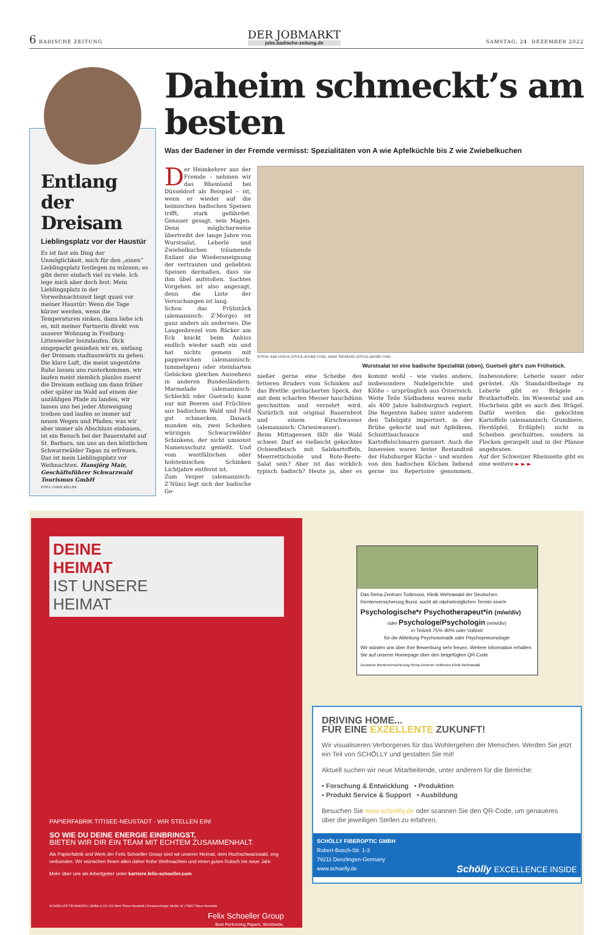6 BADISCHE ZEITUNG DER JOBMARKT
jobs.badische-zeitung.de SAMSTAG, 24. DEZEMBER 2022
Entlang der Dreisam
Lieblingsplatz vor der Haustür
Es ist fast ein Ding der Unmöglichkeit, mich für den „einen“ Lieblingsplatz festlegen zu müssen; es gibt derer einfach viel zu viele. Ich lege mich aber doch fest: Mein Lieblingsplatz in der Vorweihnachtszeit liegt quasi vor meiner Haustür: Wenn die Tage kürzer werden, wenn die Temperaturen sinken, dann liebe ich es, mit meiner Partnerin direkt von unserer Wohnung in Freiburg-Littenweiler loszulaufen. Dick eingepackt genießen wir es, entlang der Dreisam stadtauswärts zu gehen. Die klare Luft, die meist ungestörte Ruhe lassen uns runterkommen, wir laufen meist ziemlich planlos zuerst die Dreisam entlang um dann früher oder später im Wald auf einem der unzähligen Pfade zu landen, wir lassen uns bei jeder Abzweigung treiben und laufen so immer auf neuen Wegen und Pfaden; was wir aber immer als Abschluss einbauen, ist ein Besuch bei der Bauerntafel auf St. Barbara, um uns an den köstlichen Schwarzwälder Tapas zu erfreuen. Das ist mein Lieblingsplatz vor Weihnachten. Hansjörg Mair, Geschäftsführer Schwarzwald Tourismus GmbH
FOTO: CHRIS KELLER
Daheim schmeckt’s am besten
Was der Badener in der Fremde vermisst: Spezialitäten von A wie Apfelküchle bis Z wie Zwiebelkuchen
Der Heimkehrer aus der Fremde – nehmen wir das Rheinland bei Düsseldorf als Beispiel – ist, wenn er wieder auf die heimischen badischen Speisen trifft, stark gefährdet. Genauer gesagt, sein Magen. Denn möglicherweise übertreibt der lange Jahre von Wurstsalat, Leberle und Zwiebelkuchen träumende Exilant die Wiederaneignung der vertrauten und geliebten Speisen dermaßen, dass sie ihm übel aufstoßen. Sachtes Vorgehen ist also angesagt, denn die Liste der Versuchungen ist lang.
Schon das Frühstück (alemannisch: Z’Morge) ist ganz anders als anderswo. Die Laugenbrezel vom Bäcker am Eck knickt beim Anbiss endlich wieder sanft ein und hat nichts gemein mit pappweichen (alemannisch: lummeligen) oder steinharten Gebäcken gleichen Aussehens in anderen Bundesländern. Marmelade (alemannisch: Schleckli oder Guetseli) kann nur mit Beeren und Früchten aus badischem Wald und Feld gut schmecken. Danach munden ein, zwei Scheiben würzigen Schwarzwälder Schinkens, der nicht umsonst Namensschutz genießt. Und vom westfälischen oder holsteinischen Schinken Lichtjahre entfernt ist.
Zum Vesper (alemannisch: Z’Nüni) legt sich der badische Ge-
FOTOS: KAB VISION (STOCK.ADOBE.COM), ANKE THOMASS (STOCK.ADOBE.COM)
Wurstsalat ist eine badische Spezialität (oben), Guetseli gibt’s zum Frühstück.
nießer gerne eine Scheibe des fetteren Bruders vom Schinken auf das Brettle: geräucherten Speck, der mit dem scharfen Messer hauchdünn geschnitten und verzehrt wird. Natürlich mit original Bauernbrot und einem Kirschwasser (alemannisch: Chriesiwasser).
Beim Mittagessen fällt die Wahl schwer. Darf es vielleicht gekochtes Ochsenfleisch mit Salzkartoffeln, Meerrettichsoße und Rote-Beete-Salat sein? Aber ist das wirklich typisch badisch? Heute ja, aber es kommt wohl – wie vieles andere, insbesondere Nudelgerichte und Klöße – ursprünglich aus Österreich. Weite Teile Südbadens waren mehr als 400 Jahre habsburgisch regiert. Die Regenten haben unter anderem den Tafelspitz importiert, in der Brühe gekocht und mit Apfelkren, Schnittlauchsauce und Kartoffelschmarrn garniert. Auch die Innereien waren fester Bestandteil der Habsburger Küche – und wurden von den badischen Köchen liebend gerne ins Repertoire genommen. Insbesondere: Leberle sauer oder geröstet. Als Standardbeilage zu Leberle gibt es Brägele – Bratkartoffeln. Im Wiesental und am Hochrhein gibt es auch den Brägel. Dafür werden die gekochten Kartoffeln (alemannisch: Grumbiere, Herdöpfel, Erdäpfel) nicht in Scheiben geschnitten, sondern in Flocken geraspelt und in der Pfanne angebraten.
Auf der Schweizer Rheinseite gibt es eine weitere ► ► ►
DEINE
HEIMAT
IST UNSERE
HEIMAT
PAPIERFABRIK TITISEE-NEUSTADT · WIR STELLEN EIN!
SO WIE DU DEINE ENERGIE EINBRINGST,
BIETEN WIR DIR EIN TEAM MIT ECHTEM ZUSAMMENHALT.
Als Papierfabrik und Werk der Felix Schoeller Group sind wir unserer Heimat, dem Hochschwarzwald, eng verbunden. Wir wünschen Ihnen allen daher frohe Weihnachten und einen guten Rutsch ins neue Jahr.
Mehr über uns als Arbeitgeber unter karriere.felix-schoeller.com
SCHOELLER TECHNOCELL GMBH & CO. KG Werk Titisee-Neustadt | Donaueschinger Straße 18 | 79822 Titisee-Neustadt
Felix Schoeller Group
Best Performing Papers. Worldwide.
Das Reha-Zentrum Todtmoos, Klinik Wehrawald der Deutschen Rentenversicherung Bund, sucht ab nächstmöglichen Termin eine/n
Psychologische*r Psychotherapeut*in (m/w/div)
oder Psychologe/Psychologin (m/w/div)
in Teilzeit 75%–80% oder Vollzeit
für die Abteilung Psychosomatik oder Psychopneumologie
Wir würden uns über Ihre Bewerbung sehr freuen. Weitere Information erhalten Sie auf unserer Homepage über den beigefügten QR-Code
Deutsche Rentenversicherung Reha-Zentrum Todtmoos Klinik Wehrawald
DRIVING HOME...
FÜR EINE EXZELLENTE ZUKUNFT!
Wir visualisieren Verborgenes für das Wohlergehen der Menschen. Werden Sie jetzt ein Teil von SCHÖLLY und gestalten Sie mit!
Aktuell suchen wir neue Mitarbeitende, unter anderem für die Bereiche:
• Forschung & Entwicklung • Produktion
• Produkt Service & Support • Ausbildung
Besuchen Sie www.schoelly.de oder scannen Sie den QR-Code, um genaueres über die jeweiligen Stellen zu erfahren.
SCHÖLLY FIBEROPTIC GMBH
Robert-Bosch-Str. 1-3
79211 Denzlingen-Germany
www.schoelly.de Schölly EXCELLENCE INSIDE